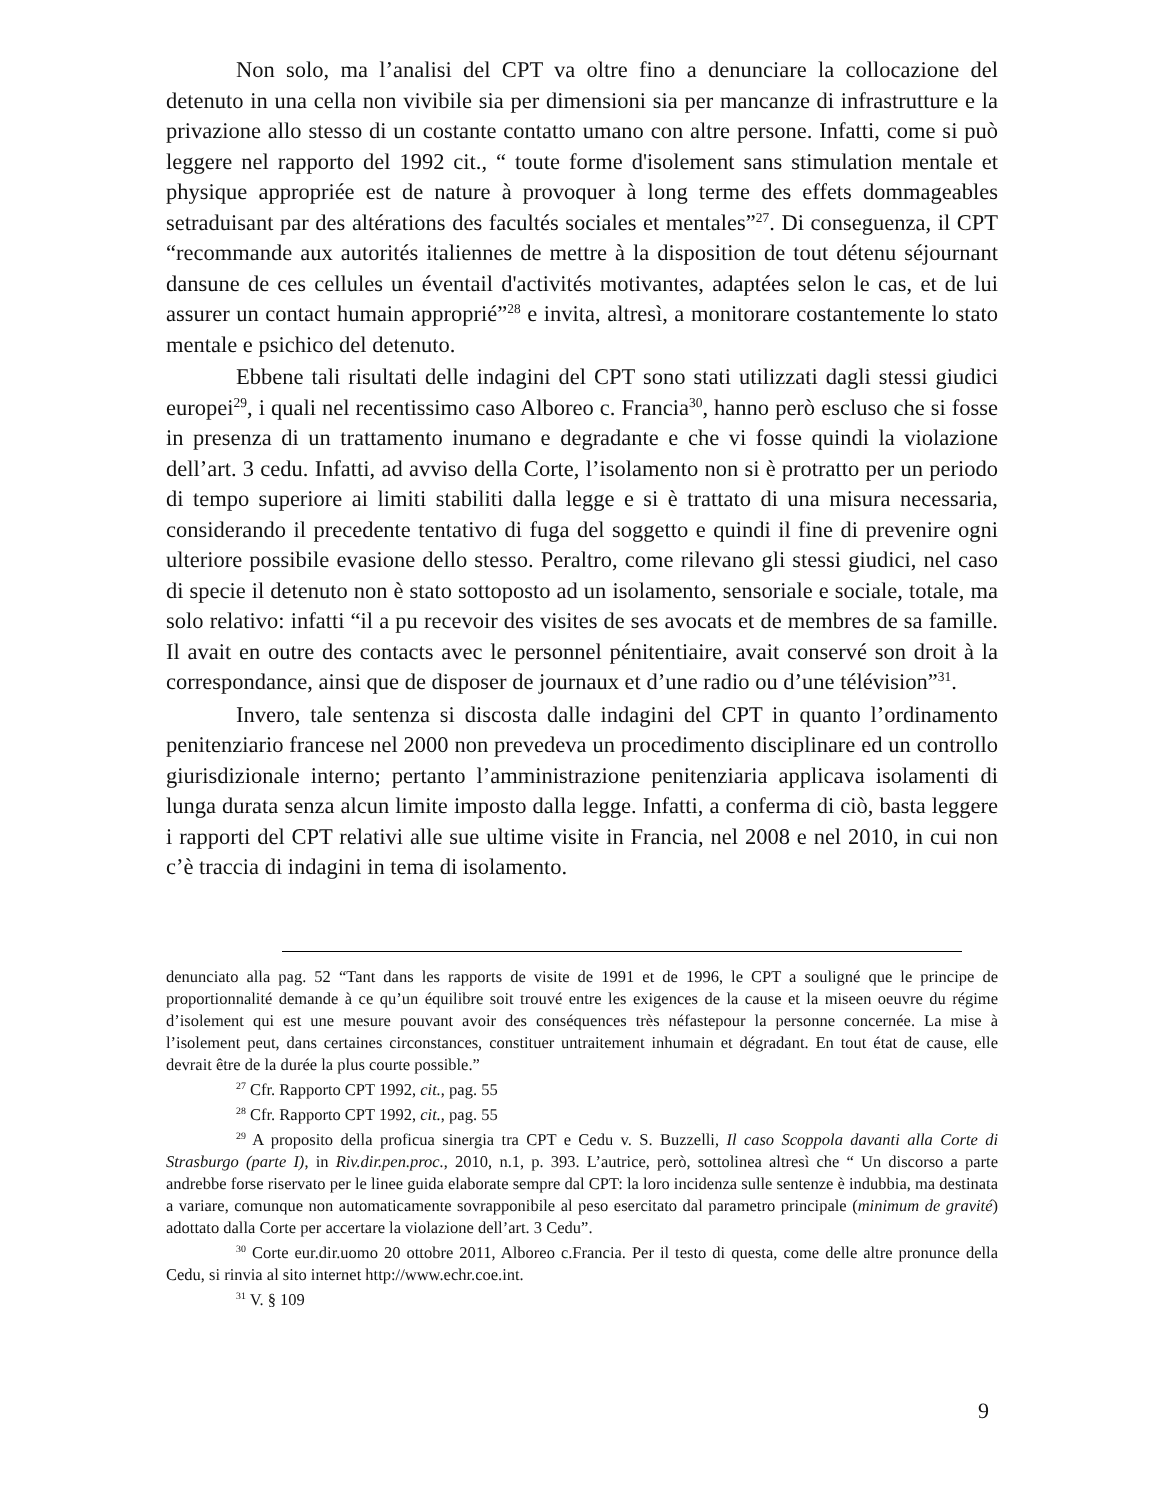Non solo, ma l’analisi del CPT va oltre fino a denunciare la collocazione del detenuto in una cella non vivibile sia per dimensioni sia per mancanze di infrastrutture e la privazione allo stesso di un costante contatto umano con altre persone. Infatti, come si può leggere nel rapporto del 1992 cit., “ toute forme d'isolement sans stimulation mentale et physique appropriée est de nature à provoquer à long terme des effets dommageables setraduisant par des altérations des facultés sociales et mentales”<sup>27</sup>. Di conseguenza, il CPT “recommande aux autorités italiennes de mettre à la disposition de tout détenu séjournant dansune de ces cellules un éventail d'activités motivantes, adaptées selon le cas, et de lui assurer un contact humain approprié”<sup>28</sup> e invita, altresì, a monitorare costantemente lo stato mentale e psichico del detenuto.
Ebbene tali risultati delle indagini del CPT sono stati utilizzati dagli stessi giudici europei<sup>29</sup>, i quali nel recentissimo caso Alboreo c. Francia<sup>30</sup>, hanno però escluso che si fosse in presenza di un trattamento inumano e degradante e che vi fosse quindi la violazione dell’art. 3 cedu. Infatti, ad avviso della Corte, l’isolamento non si è protratto per un periodo di tempo superiore ai limiti stabiliti dalla legge e si è trattato di una misura necessaria, considerando il precedente tentativo di fuga del soggetto e quindi il fine di prevenire ogni ulteriore possibile evasione dello stesso. Peraltro, come rilevano gli stessi giudici, nel caso di specie il detenuto non è stato sottoposto ad un isolamento, sensoriale e sociale, totale, ma solo relativo: infatti “il a pu recevoir des visites de ses avocats et de membres de sa famille. Il avait en outre des contacts avec le personnel pénitentiaire, avait conservé son droit à la correspondance, ainsi que de disposer de journaux et d’une radio ou d’une télévision”<sup>31</sup>.
Invero, tale sentenza si discosta dalle indagini del CPT in quanto l’ordinamento penitenziario francese nel 2000 non prevedeva un procedimento disciplinare ed un controllo giurisdizionale interno; pertanto l’amministrazione penitenziaria applicava isolamenti di lunga durata senza alcun limite imposto dalla legge. Infatti, a conferma di ciò, basta leggere i rapporti del CPT relativi alle sue ultime visite in Francia, nel 2008 e nel 2010, in cui non c’è traccia di indagini in tema di isolamento.
denunciato alla pag. 52 “Tant dans les rapports de visite de 1991 et de 1996, le CPT a souligné que le principe de proportionnalité demande à ce qu’un équilibre soit trouvé entre les exigences de la cause et la miseen oeuvre du régime d’isolement qui est une mesure pouvant avoir des conséquences très néfastepour la personne concernée. La mise à l’isolement peut, dans certaines circonstances, constituer untraitement inhumain et dégradant. En tout état de cause, elle devrait être de la durée la plus courte possible.”
<sup>27</sup> Cfr. Rapporto CPT 1992, cit., pag. 55
<sup>28</sup> Cfr. Rapporto CPT 1992, cit., pag. 55
<sup>29</sup> A proposito della proficua sinergia tra CPT e Cedu v. S. Buzzelli, Il caso Scoppola davanti alla Corte di Strasburgo (parte I), in Riv.dir.pen.proc., 2010, n.1, p. 393. L’autrice, però, sottolinea altresì che “ Un discorso a parte andrebbe forse riservato per le linee guida elaborate sempre dal CPT: la loro incidenza sulle sentenze è indubbia, ma destinata a variare, comunque non automaticamente sovrapponibile al peso esercitato dal parametro principale (minimum de gravité) adottato dalla Corte per accertare la violazione dell’art. 3 Cedu”.
<sup>30</sup> Corte eur.dir.uomo 20 ottobre 2011, Alboreo c.Francia. Per il testo di questa, come delle altre pronunce della Cedu, si rinvia al sito internet http://www.echr.coe.int.
<sup>31</sup> V. § 109
9